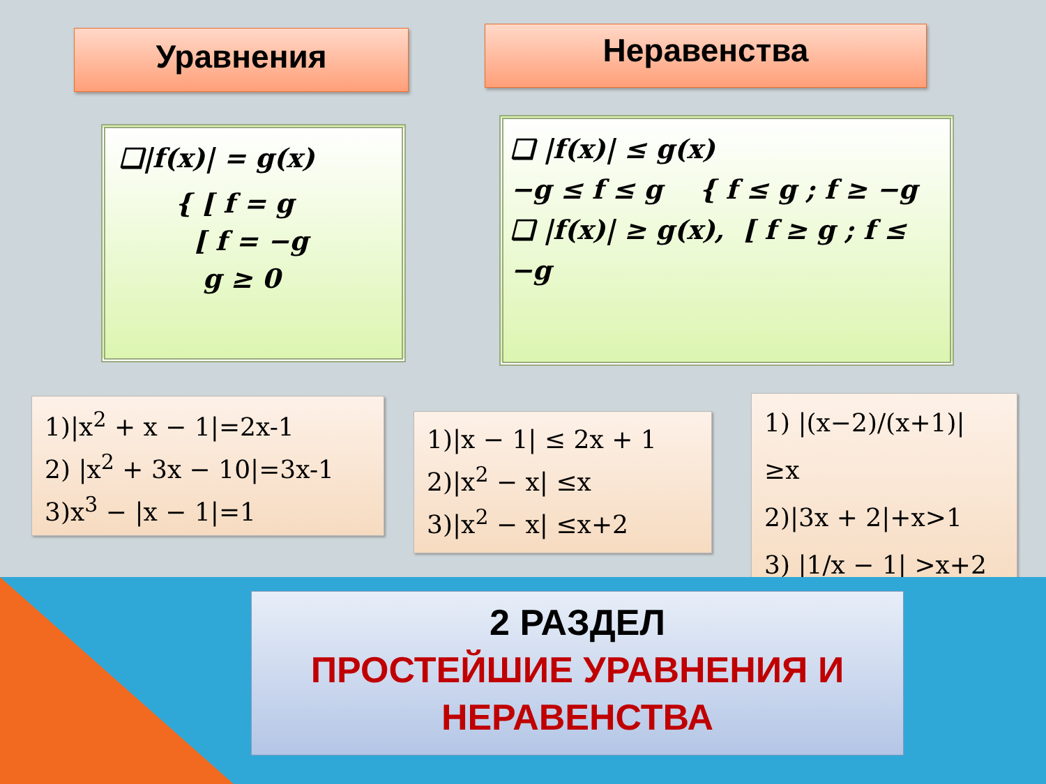Уравнения Неравенства
❑|f(x)| = g(x)
{ [ f = g
[ f = −g
g ≥ 0
❑ |f(x)| ≤ g(x)
−g ≤ f ≤ g { f ≤ g ; f ≥ −g
❑ |f(x)| ≥ g(x), [ f ≥ g ; f ≤ −g
1)|x<sup>2</sup> + x − 1|=2x-1
2) |x<sup>2</sup> + 3x − 10|=3x-1
3)x<sup>3</sup> − |x − 1|=1
1)|x − 1| ≤ 2x + 1
2)|x<sup>2</sup> − x| ≤x
3)|x<sup>2</sup> − x| ≤x+2
1) |(x−2)/(x+1)| ≥x
2)|3x + 2|+x>1
3) |1/x − 1| >x+2
2 РАЗДЕЛ
ПРОСТЕЙШИЕ УРАВНЕНИЯ И НЕРАВЕНСТВА